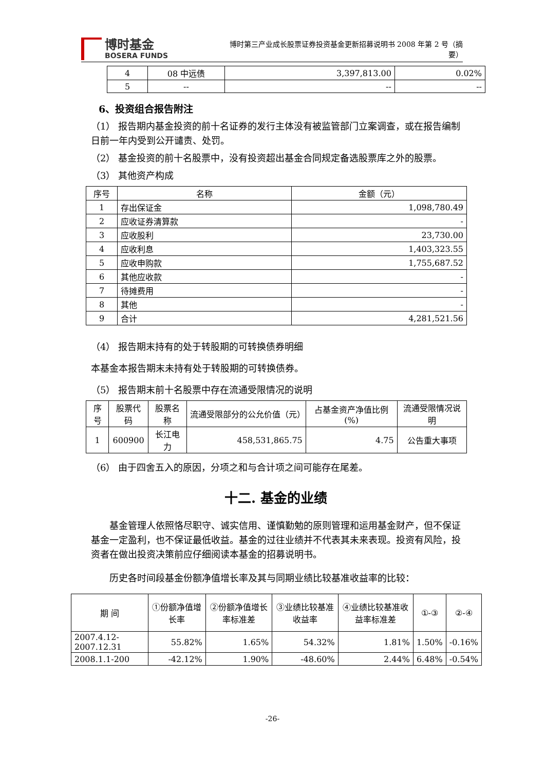博时基金
BOSERA FUNDS
博时第三产业成长股票证券投资基金更新招募说明书 2008 年第 2 号（摘要）
| 4 | 08 中远债 | 3,397,813.00 | 0.02% |
| 5 | -- | -- | -- |
6、投资组合报告附注
（1） 报告期内基金投资的前十名证券的发行主体没有被监管部门立案调查，或在报告编制日前一年内受到公开谴责、处罚。
（2） 基金投资的前十名股票中，没有投资超出基金合同规定备选股票库之外的股票。
（3） 其他资产构成
| 序号 | 名称 | 金额（元） |
| --- | --- | --- |
| 1 | 存出保证金 | 1,098,780.49 |
| 2 | 应收证券清算款 | - |
| 3 | 应收股利 | 23,730.00 |
| 4 | 应收利息 | 1,403,323.55 |
| 5 | 应收申购款 | 1,755,687.52 |
| 6 | 其他应收款 | - |
| 7 | 待摊费用 | - |
| 8 | 其他 | - |
| 9 | 合计 | 4,281,521.56 |
（4） 报告期末持有的处于转股期的可转换债券明细
本基金本报告期末未持有处于转股期的可转换债券。
（5） 报告期末前十名股票中存在流通受限情况的说明
| 序号 | 股票代码 | 股票名称 | 流通受限部分的公允价值（元） | 占基金资产净值比例(%) | 流通受限情况说明 |
| --- | --- | --- | --- | --- | --- |
| 1 | 600900 | 长江电力 | 458,531,865.75 | 4.75 | 公告重大事项 |
（6） 由于四舍五入的原因，分项之和与合计项之间可能存在尾差。
十二. 基金的业绩
基金管理人依照恪尽职守、诚实信用、谨慎勤勉的原则管理和运用基金财产，但不保证基金一定盈利，也不保证最低收益。基金的过往业绩并不代表其未来表现。投资有风险，投资者在做出投资决策前应仔细阅读本基金的招募说明书。
历史各时间段基金份额净值增长率及其与同期业绩比较基准收益率的比较：
| 期 间 | ①份额净值增长率 | ②份额净值增长率标准差 | ③业绩比较基准收益率 | ④业绩比较基准收益率标准差 | ①-③ | ②-④ |
| --- | --- | --- | --- | --- | --- | --- |
| 2007.4.12-2007.12.31 | 55.82% | 1.65% | 54.32% | 1.81% | 1.50% | -0.16% |
| 2008.1.1-200 | -42.12% | 1.90% | -48.60% | 2.44% | 6.48% | -0.54% |
-26-